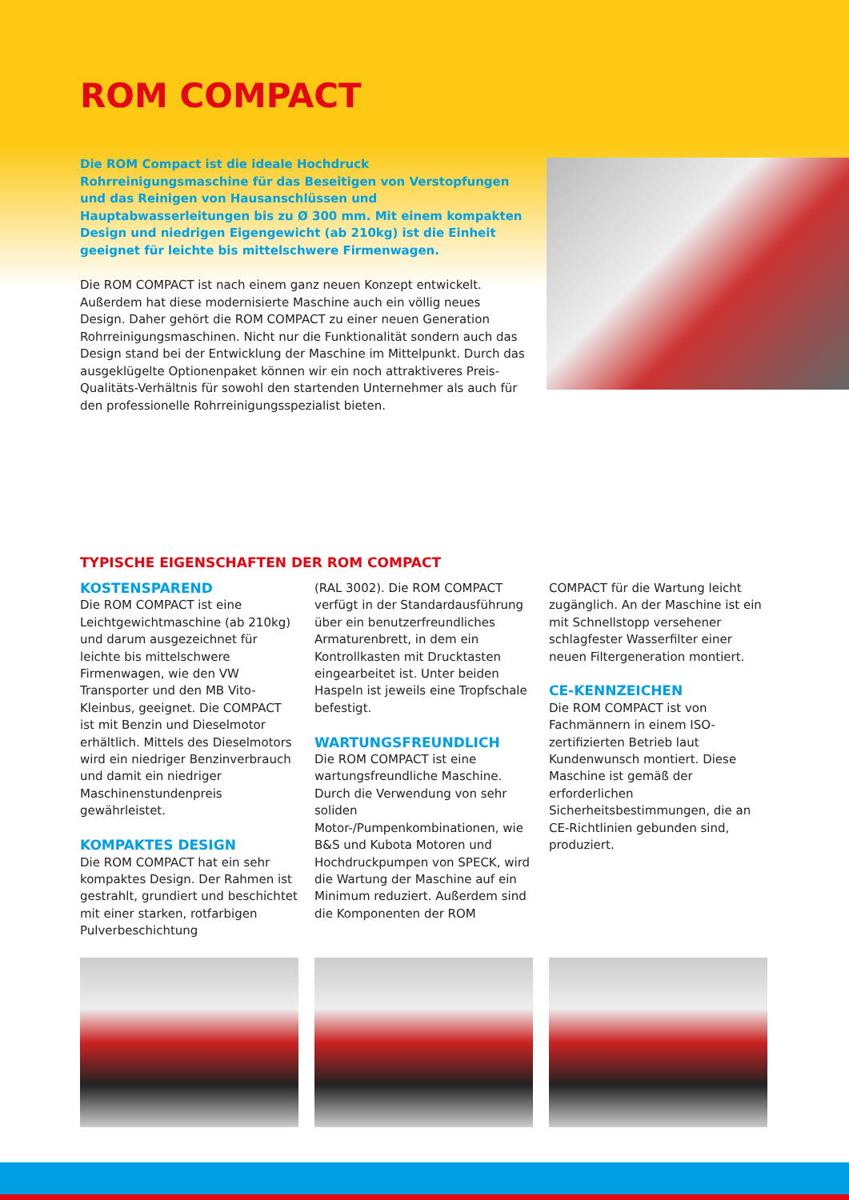ROM COMPACT
Die ROM Compact ist die ideale Hochdruck Rohrreinigungsmaschine für das Beseitigen von Verstopfungen und das Reinigen von Hausanschlüssen und Hauptabwasserleitungen bis zu Ø 300 mm. Mit einem kompakten Design und niedrigen Eigengewicht (ab 210kg) ist die Einheit geeignet für leichte bis mittelschwere Firmenwagen.
Die ROM COMPACT ist nach einem ganz neuen Konzept entwickelt. Außerdem hat diese modernisierte Maschine auch ein völlig neues Design. Daher gehört die ROM COMPACT zu einer neuen Generation Rohrreinigungsmaschinen. Nicht nur die Funktionalität sondern auch das Design stand bei der Entwicklung der Maschine im Mittelpunkt. Durch das ausgeklügelte Optionenpaket können wir ein noch attraktiveres Preis-Qualitäts-Verhältnis für sowohl den startenden Unternehmer als auch für den professionelle Rohrreinigungsspezialist bieten.
TYPISCHE EIGENSCHAFTEN DER ROM COMPACT
KOSTENSPAREND
Die ROM COMPACT ist eine Leichtgewichtmaschine (ab 210kg) und darum ausgezeichnet für leichte bis mittelschwere Firmenwagen, wie den VW Transporter und den MB Vito-Kleinbus, geeignet. Die COMPACT ist mit Benzin und Dieselmotor erhältlich. Mittels des Dieselmotors wird ein niedriger Benzinverbrauch und damit ein niedriger Maschinenstundenpreis gewährleistet.
KOMPAKTES DESIGN
Die ROM COMPACT hat ein sehr kompaktes Design. Der Rahmen ist gestrahlt, grundiert und beschichtet mit einer starken, rotfarbigen Pulverbeschichtung
(RAL 3002). Die ROM COMPACT verfügt in der Standardausführung über ein benutzerfreundliches Armaturenbrett, in dem ein Kontrollkasten mit Drucktasten eingearbeitet ist. Unter beiden Haspeln ist jeweils eine Tropfschale befestigt.
WARTUNGSFREUNDLICH
Die ROM COMPACT ist eine wartungsfreundliche Maschine. Durch die Verwendung von sehr soliden Motor-/Pumpenkombinationen, wie B&S und Kubota Motoren und Hochdruckpumpen von SPECK, wird die Wartung der Maschine auf ein Minimum reduziert. Außerdem sind die Komponenten der ROM
COMPACT für die Wartung leicht zugänglich. An der Maschine ist ein mit Schnellstopp versehener schlagfester Wasserfilter einer neuen Filtergeneration montiert.
CE-KENNZEICHEN
Die ROM COMPACT ist von Fachmännern in einem ISO-zertifizierten Betrieb laut Kundenwunsch montiert. Diese Maschine ist gemäß der erforderlichen Sicherheitsbestimmungen, die an CE-Richtlinien gebunden sind, produziert.